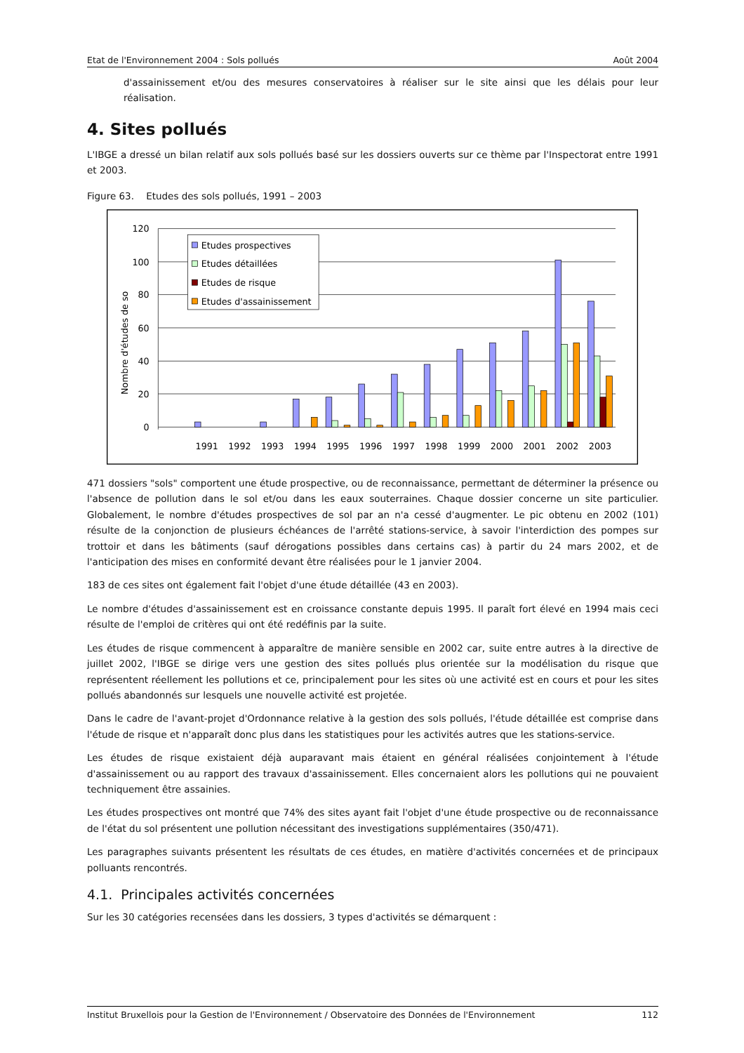Etat de l'Environnement 2004 : Sols pollués Août 2004
d'assainissement et/ou des mesures conservatoires à réaliser sur le site ainsi que les délais pour leur réalisation.
4. Sites pollués
L'IBGE a dressé un bilan relatif aux sols pollués basé sur les dossiers ouverts sur ce thème par l'Inspectorat entre 1991 et 2003.
Figure 63. Etudes des sols pollués, 1991 – 2003
120
100
80
60
40
20
0
Nombre d'études de so
1991
1992
1993
1994
1995
1996
1997
1998
1999
2000
2001
2002
2003
Etudes prospectives
Etudes détaillées
Etudes de risque
Etudes d'assainissement
471 dossiers "sols" comportent une étude prospective, ou de reconnaissance, permettant de déterminer la présence ou l'absence de pollution dans le sol et/ou dans les eaux souterraines. Chaque dossier concerne un site particulier. Globalement, le nombre d'études prospectives de sol par an n'a cessé d'augmenter. Le pic obtenu en 2002 (101) résulte de la conjonction de plusieurs échéances de l'arrêté stations-service, à savoir l'interdiction des pompes sur trottoir et dans les bâtiments (sauf dérogations possibles dans certains cas) à partir du 24 mars 2002, et de l'anticipation des mises en conformité devant être réalisées pour le 1 janvier 2004.
183 de ces sites ont également fait l'objet d'une étude détaillée (43 en 2003).
Le nombre d'études d'assainissement est en croissance constante depuis 1995. Il paraît fort élevé en 1994 mais ceci résulte de l'emploi de critères qui ont été redéfinis par la suite.
Les études de risque commencent à apparaître de manière sensible en 2002 car, suite entre autres à la directive de juillet 2002, l'IBGE se dirige vers une gestion des sites pollués plus orientée sur la modélisation du risque que représentent réellement les pollutions et ce, principalement pour les sites où une activité est en cours et pour les sites pollués abandonnés sur lesquels une nouvelle activité est projetée.
Dans le cadre de l'avant-projet d'Ordonnance relative à la gestion des sols pollués, l'étude détaillée est comprise dans l'étude de risque et n'apparaît donc plus dans les statistiques pour les activités autres que les stations-service.
Les études de risque existaient déjà auparavant mais étaient en général réalisées conjointement à l'étude d'assainissement ou au rapport des travaux d'assainissement. Elles concernaient alors les pollutions qui ne pouvaient techniquement être assainies.
Les études prospectives ont montré que 74% des sites ayant fait l'objet d'une étude prospective ou de reconnaissance de l'état du sol présentent une pollution nécessitant des investigations supplémentaires (350/471).
Les paragraphes suivants présentent les résultats de ces études, en matière d'activités concernées et de principaux polluants rencontrés.
4.1. Principales activités concernées
Sur les 30 catégories recensées dans les dossiers, 3 types d'activités se démarquent :
Institut Bruxellois pour la Gestion de l'Environnement / Observatoire des Données de l'Environnement 112